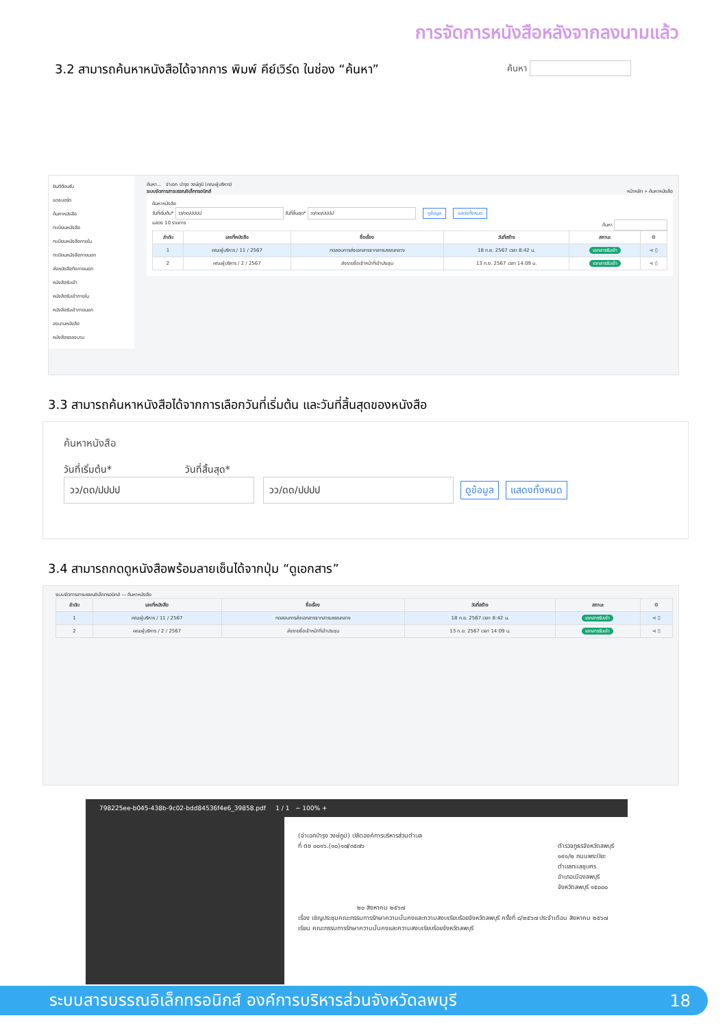การจัดการหนังสือหลังจากลงนามแล้ว
3.2 สามารถค้นหาหนังสือได้จากการ พิมพ์ คีย์เวิร์ด ในช่อง “ค้นหา” ค้นหา
ยินดีต้อนรับ
แดชบอร์ด
ค้นหาหนังสือ
ทะเบียนหนังสือ
ทะเบียนหนังสือภายใน
ทะเบียนหนังสือภายนอก
ส่งหนังสือถึงภายนอก
หนังสือรับเข้า
หนังสือรับเข้าภายใน
หนังสือรับเข้าภายนอก
ลงนามหนังสือ
หนังสือรอลงนาม
ค้นหา... จ่าเอก บำรุง วงษ์ภูมิ (คณะผู้บริหาร)
ระบบจัดการสารบรรณอิเล็กทรอนิกส์ หน้าหลัก » ค้นหาหนังสือ
ค้นหาหนังสือ
วันที่เริ่มต้น* วว/ดด/ปปปป วันที่สิ้นสุด* วว/ดด/ปปปป ดูข้อมูล แสดงทั้งหมด
แสดง 10 รายการ ค้นหา
| ลำดับ | เลขที่หนังสือ | ชื่อเรื่อง | วันที่สร้าง | สถานะ | ⚙ |
| --- | --- | --- | --- | --- | --- |
| 1 | คณะผู้บริหาร / 11 / 2567 | ทดสอบการส่งเอกสารจากสารบรรณกลาง | 18 ก.ย. 2567 เวลา 8:42 น. | เอกสารรับเข้า | ⋖ ▯ |
| 2 | คณะผู้บริหาร / 2 / 2567 | ส่งรายชื่อเจ้าหน้าที่เข้าประชุม | 13 ก.ย. 2567 เวลา 14:09 น. | เอกสารรับเข้า | ⋖ ▯ |
3.3 สามารถค้นหาหนังสือได้จากการเลือกวันที่เริ่มต้น และวันที่สิ้นสุดของหนังสือ
ค้นหาหนังสือ
วันที่เริ่มต้น* วันที่สิ้นสุด*
วว/ดด/ปปปป วว/ดด/ปปปป ดูข้อมูล แสดงทั้งหมด
3.4 สามารถกดดูหนังสือพร้อมลายเซ็นได้จากปุ่ม “ดูเอกสาร”
ระบบจัดการสารบรรณอิเล็กทรอนิกส์ — ค้นหาหนังสือ
| ลำดับ | เลขที่หนังสือ | ชื่อเรื่อง | วันที่สร้าง | สถานะ | ⚙ |
| --- | --- | --- | --- | --- | --- |
| 1 | คณะผู้บริหาร / 11 / 2567 | ทดสอบการส่งเอกสารจากสารบรรณกลาง | 18 ก.ย. 2567 เวลา 8:42 น. | เอกสารรับเข้า | ⋖ ▯ |
| 2 | คณะผู้บริหาร / 2 / 2567 | ส่งรายชื่อเจ้าหน้าที่เข้าประชุม | 13 ก.ย. 2567 เวลา 14:09 น. | เอกสารรับเข้า | ⋖ ▯ |
798225ee-b045-438b-9c02-bdd84536f4e6_39858.pdf 1 / 1 − 100% +
(จ่าเอกบำรุง วงษ์ภูมิ) ปลัดองค์การบริหารส่วนตำบล
ที่ ตช ๐๐๑๖.(๑๐)๑๗/๓๕๗๖ ตำรวจภูธรจังหวัดลพบุรี
๑๙๑/๒ ถนนพระปิยะ
ตำบลทะเลชุบศร
อำเภอเมืองลพบุรี
จังหวัดลพบุรี ๑๕๐๐๐
๒๐ สิงหาคม ๒๕๖๗
เรื่อง เชิญประชุมคณะกรรมการรักษาความมั่นคงและความสงบเรียบร้อยจังหวัดลพบุรี ครั้งที่ ๘/๒๕๖๗ ประจำเดือน สิงหาคม ๒๕๖๗
เรียน คณะกรรมการรักษาความมั่นคงและความสงบเรียบร้อยจังหวัดลพบุรี
ระบบสารบรรณอิเล็กทรอนิกส์ องค์การบริหารส่วนจังหวัดลพบุรี 18